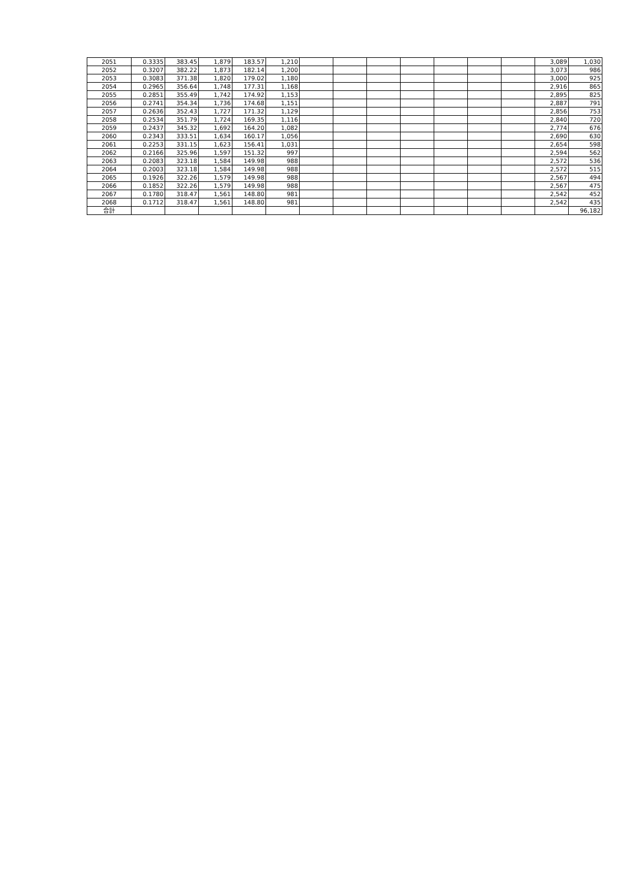| 2051 | 0.3335 | 383.45 | 1,879 | 183.57 | 1,210 | | | | | | | | 3,089 | 1,030 |
| 2052 | 0.3207 | 382.22 | 1,873 | 182.14 | 1,200 | | | | | | | | 3,073 | 986 |
| 2053 | 0.3083 | 371.38 | 1,820 | 179.02 | 1,180 | | | | | | | | 3,000 | 925 |
| 2054 | 0.2965 | 356.64 | 1,748 | 177.31 | 1,168 | | | | | | | | 2,916 | 865 |
| 2055 | 0.2851 | 355.49 | 1,742 | 174.92 | 1,153 | | | | | | | | 2,895 | 825 |
| 2056 | 0.2741 | 354.34 | 1,736 | 174.68 | 1,151 | | | | | | | | 2,887 | 791 |
| 2057 | 0.2636 | 352.43 | 1,727 | 171.32 | 1,129 | | | | | | | | 2,856 | 753 |
| 2058 | 0.2534 | 351.79 | 1,724 | 169.35 | 1,116 | | | | | | | | 2,840 | 720 |
| 2059 | 0.2437 | 345.32 | 1,692 | 164.20 | 1,082 | | | | | | | | 2,774 | 676 |
| 2060 | 0.2343 | 333.51 | 1,634 | 160.17 | 1,056 | | | | | | | | 2,690 | 630 |
| 2061 | 0.2253 | 331.15 | 1,623 | 156.41 | 1,031 | | | | | | | | 2,654 | 598 |
| 2062 | 0.2166 | 325.96 | 1,597 | 151.32 | 997 | | | | | | | | 2,594 | 562 |
| 2063 | 0.2083 | 323.18 | 1,584 | 149.98 | 988 | | | | | | | | 2,572 | 536 |
| 2064 | 0.2003 | 323.18 | 1,584 | 149.98 | 988 | | | | | | | | 2,572 | 515 |
| 2065 | 0.1926 | 322.26 | 1,579 | 149.98 | 988 | | | | | | | | 2,567 | 494 |
| 2066 | 0.1852 | 322.26 | 1,579 | 149.98 | 988 | | | | | | | | 2,567 | 475 |
| 2067 | 0.1780 | 318.47 | 1,561 | 148.80 | 981 | | | | | | | | 2,542 | 452 |
| 2068 | 0.1712 | 318.47 | 1,561 | 148.80 | 981 | | | | | | | | 2,542 | 435 |
| 合計 | | | | | | | | | | | | | | 96,182 |